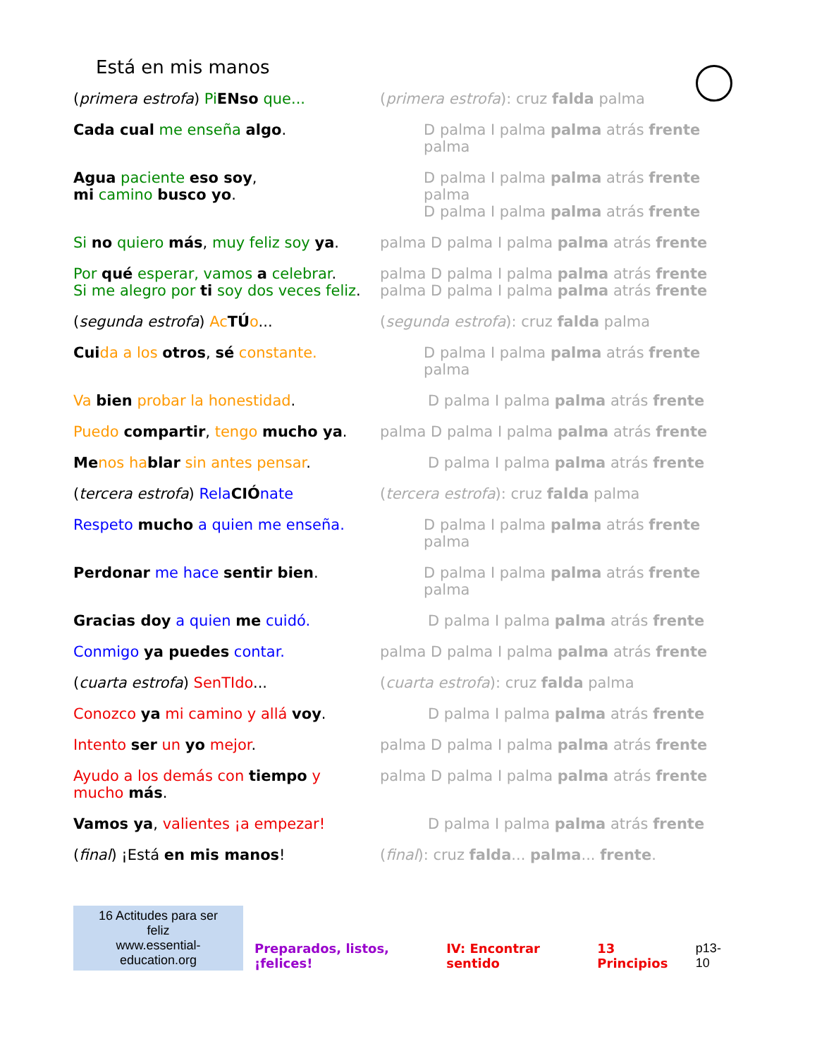Está en mis manos
(primera estrofa) PiENso que... (primera estrofa): cruz falda palma
Cada cual me enseña algo. D palma I palma palma atrás frente palma
Agua paciente eso soy,
mi camino busco yo.
D palma I palma palma atrás frente palma
D palma I palma palma atrás frente
Si no quiero más, muy feliz soy ya.
palma D palma I palma palma atrás frente
Por qué esperar, vamos a celebrar.
Si me alegro por ti soy dos veces feliz.
palma D palma I palma palma atrás frente
palma D palma I palma palma atrás frente
(segunda estrofa) AcTÚo... (segunda estrofa): cruz falda palma
Cui da a los otros, sé constante. D palma I palma palma atrás frente palma
Va bien probar la honestidad. D palma I palma palma atrás frente
Puedo compartir, tengo mucho ya. palma D palma I palma palma atrás frente
Me nos ha blar sin antes pensar. D palma I palma palma atrás frente
(tercera estrofa) RelaCIÓnate (tercera estrofa): cruz falda palma
Respeto mucho a quien me enseña. D palma I palma palma atrás frente palma
Perdonar me hace sentir bien. D palma I palma palma atrás frente palma
Gracias doy a quien me cuidó. D palma I palma palma atrás frente
Conmigo ya puedes contar. palma D palma I palma palma atrás frente
(cuarta estrofa) SenTIdo... (cuarta estrofa): cruz falda palma
Conozco ya mi camino y allá voy. D palma I palma palma atrás frente
Intento ser un yo mejor. palma D palma I palma palma atrás frente
Ayudo a los demás con tiempo y
mucho más.
palma D palma I palma palma atrás frente
Vamos ya, valientes ¡a empezar! D palma I palma palma atrás frente
(final) ¡Está en mis manos! (final): cruz falda... palma... frente.
16 Actitudes para ser feliz
www.essential-education.org
Preparados, listos, ¡felices! IV: Encontrar sentido 13 Principios p13-10